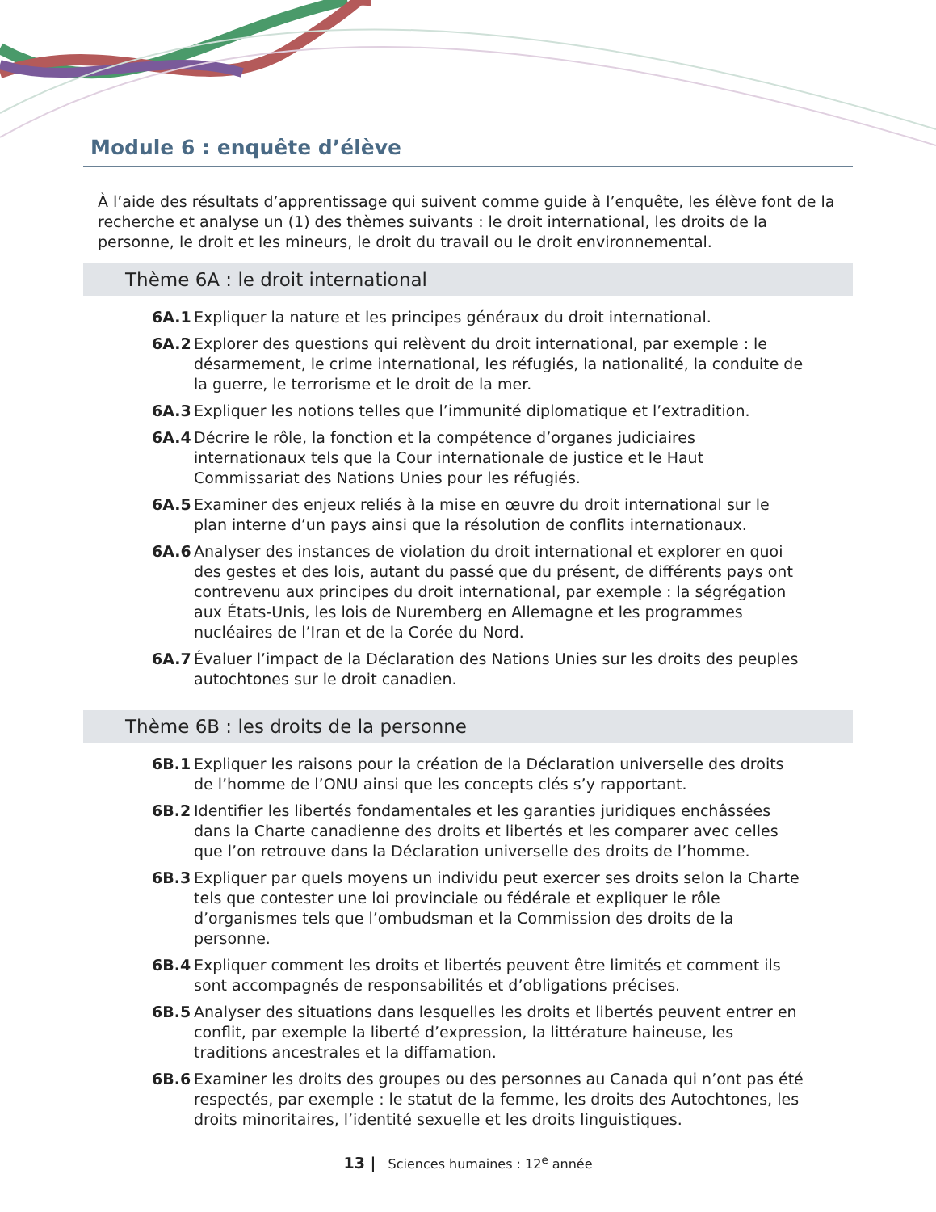Module 6 : enquête d’élève
À l’aide des résultats d’apprentissage qui suivent comme guide à l’enquête, les élève font de la recherche et analyse un (1) des thèmes suivants : le droit international, les droits de la personne, le droit et les mineurs, le droit du travail ou le droit environnemental.
Thème 6A : le droit international
6A.1 Expliquer la nature et les principes généraux du droit international.
6A.2 Explorer des questions qui relèvent du droit international, par exemple : le désarmement, le crime international, les réfugiés, la nationalité, la conduite de la guerre, le terrorisme et le droit de la mer.
6A.3 Expliquer les notions telles que l’immunité diplomatique et l’extradition.
6A.4 Décrire le rôle, la fonction et la compétence d’organes judiciaires internationaux tels que la Cour internationale de justice et le Haut Commissariat des Nations Unies pour les réfugiés.
6A.5 Examiner des enjeux reliés à la mise en œuvre du droit international sur le plan interne d’un pays ainsi que la résolution de conflits internationaux.
6A.6 Analyser des instances de violation du droit international et explorer en quoi des gestes et des lois, autant du passé que du présent, de différents pays ont contrevenu aux principes du droit international, par exemple : la ségrégation aux États-Unis, les lois de Nuremberg en Allemagne et les programmes nucléaires de l’Iran et de la Corée du Nord.
6A.7 Évaluer l’impact de la Déclaration des Nations Unies sur les droits des peuples autochtones sur le droit canadien.
Thème 6B : les droits de la personne
6B.1 Expliquer les raisons pour la création de la Déclaration universelle des droits de l’homme de l’ONU ainsi que les concepts clés s’y rapportant.
6B.2 Identifier les libertés fondamentales et les garanties juridiques enchâssées dans la Charte canadienne des droits et libertés et les comparer avec celles que l’on retrouve dans la Déclaration universelle des droits de l’homme.
6B.3 Expliquer par quels moyens un individu peut exercer ses droits selon la Charte tels que contester une loi provinciale ou fédérale et expliquer le rôle d’organismes tels que l’ombudsman et la Commission des droits de la personne.
6B.4 Expliquer comment les droits et libertés peuvent être limités et comment ils sont accompagnés de responsabilités et d’obligations précises.
6B.5 Analyser des situations dans lesquelles les droits et libertés peuvent entrer en conflit, par exemple la liberté d’expression, la littérature haineuse, les traditions ancestrales et la diffamation.
6B.6 Examiner les droits des groupes ou des personnes au Canada qui n’ont pas été respectés, par exemple : le statut de la femme, les droits des Autochtones, les droits minoritaires, l’identité sexuelle et les droits linguistiques.
13 | Sciences humaines : 12<sup>e</sup> année